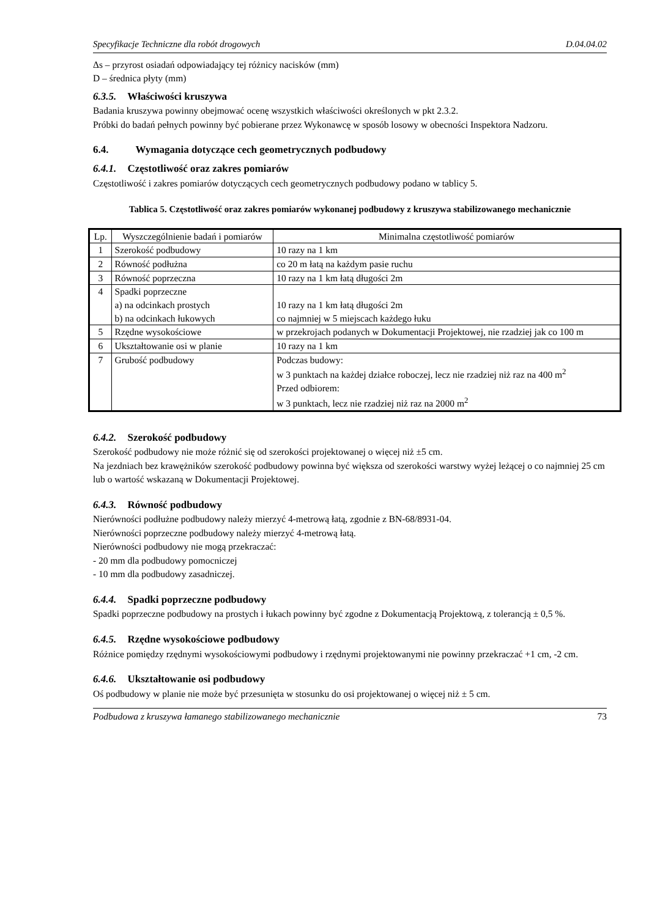Specyfikacje Techniczne dla robót drogowych D.04.04.02
Δs – przyrost osiadań odpowiadający tej różnicy nacisków (mm)
D – średnica płyty (mm)
6.3.5. Właściwości kruszywa
Badania kruszywa powinny obejmować ocenę wszystkich właściwości określonych w pkt 2.3.2.
Próbki do badań pełnych powinny być pobierane przez Wykonawcę w sposób losowy w obecności Inspektora Nadzoru.
6.4. Wymagania dotyczące cech geometrycznych podbudowy
6.4.1. Częstotliwość oraz zakres pomiarów
Częstotliwość i zakres pomiarów dotyczących cech geometrycznych podbudowy podano w tablicy 5.
Tablica 5. Częstotliwość oraz zakres pomiarów wykonanej podbudowy z kruszywa stabilizowanego mechanicznie
| Lp. | Wyszczególnienie badań i pomiarów | Minimalna częstotliwość pomiarów |
| 1 | Szerokość podbudowy | 10 razy na 1 km |
| 2 | Równość podłużna | co 20 m łatą na każdym pasie ruchu |
| 3 | Równość poprzeczna | 10 razy na 1 km łatą długości 2m |
| 4 | Spadki poprzeczne a) na odcinkach prostych b) na odcinkach łukowych | 10 razy na 1 km łatą długości 2m co najmniej w 5 miejscach każdego łuku |
| 5 | Rzędne wysokościowe | w przekrojach podanych w Dokumentacji Projektowej, nie rzadziej jak co 100 m |
| 6 | Ukształtowanie osi w planie | 10 razy na 1 km |
| 7 | Grubość podbudowy | Podczas budowy: w 3 punktach na każdej działce roboczej, lecz nie rzadziej niż raz na 400 m<sup>2</sup> Przed odbiorem: w 3 punktach, lecz nie rzadziej niż raz na 2000 m<sup>2</sup> |
6.4.2. Szerokość podbudowy
Szerokość podbudowy nie może różnić się od szerokości projektowanej o więcej niż ±5 cm.
Na jezdniach bez krawężników szerokość podbudowy powinna być większa od szerokości warstwy wyżej leżącej o co najmniej 25 cm lub o wartość wskazaną w Dokumentacji Projektowej.
6.4.3. Równość podbudowy
Nierówności podłużne podbudowy należy mierzyć 4-metrową łatą, zgodnie z BN-68/8931-04.
Nierówności poprzeczne podbudowy należy mierzyć 4-metrową łatą.
Nierówności podbudowy nie mogą przekraczać:
- 20 mm dla podbudowy pomocniczej
- 10 mm dla podbudowy zasadniczej.
6.4.4. Spadki poprzeczne podbudowy
Spadki poprzeczne podbudowy na prostych i łukach powinny być zgodne z Dokumentacją Projektową, z tolerancją ± 0,5 %.
6.4.5. Rzędne wysokościowe podbudowy
Różnice pomiędzy rzędnymi wysokościowymi podbudowy i rzędnymi projektowanymi nie powinny przekraczać +1 cm, -2 cm.
6.4.6. Ukształtowanie osi podbudowy
Oś podbudowy w planie nie może być przesunięta w stosunku do osi projektowanej o więcej niż ± 5 cm.
Podbudowa z kruszywa łamanego stabilizowanego mechanicznie 73